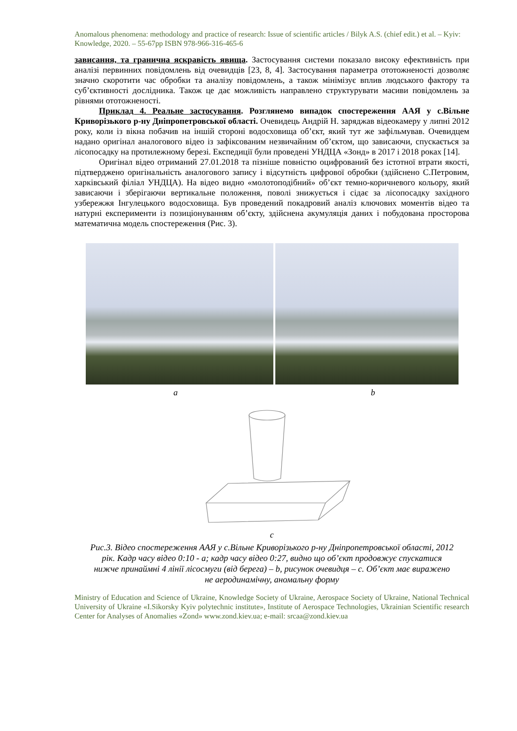Anomalous phenomena: methodology and practice of research: Issue of scientific articles / Bilyk A.S. (chief edit.) et al. – Kyiv: Knowledge, 2020. – 55-67pp ISBN 978-966-316-465-6
зависання, та гранична яскравість явища. Застосування системи показало високу ефективність при аналізі первинних повідомлень від очевидців [23, 8, 4]. Застосування параметра ототожненості дозволяє значно скоротити час обробки та аналізу повідомлень, а також мінімізує вплив людського фактору та суб’єктивності дослідника. Також це дає можливість направлено структурувати масиви повідомлень за рівнями ототожненості.
Приклад 4. Реальне застосування. Розглянемо випадок спостереження ААЯ у с.Вільне Криворізького р-ну Дніпропетровської області. Очевидець Андрій Н. заряджав відеокамеру у липні 2012 року, коли із вікна побачив на іншій стороні водосховища об’єкт, який тут же зафільмував. Очевидцем надано оригінал аналогового відео із зафіксованим незвичайним об’єктом, що зависаючи, спускається за лісопосадку на протилежному березі. Експедиції були проведені УНДЦА «Зонд» в 2017 і 2018 роках [14].
Оригінал відео отриманий 27.01.2018 та пізніше повністю оцифрований без істотної втрати якості, підтверджено оригінальність аналогового запису і відсутність цифрової обробки (здійснено С.Петровим, харківський філіал УНДЦА). На відео видно «молотоподібний» об’єкт темно-коричневого кольору, який зависаючи і зберігаючи вертикальне положення, поволі знижується і сідає за лісопосадку західного узбережжя Інгулецького водосховища. Був проведений покадровий аналіз ключових моментів відео та натурні експерименти із позиціонуванням об’єкту, здійснена акумуляція даних і побудована просторова математична модель спостереження (Рис. 3).
a b
c
Рис.3. Відео спостереження ААЯ у с.Вільне Криворізького р-ну Дніпропетровської області, 2012 рік. Кадр часу відео 0:10 - a; кадр часу відео 0:27, видно що об’єкт продовжує спускатися нижче принаймні 4 лінії лісосмуги (від берега) – b, рисунок очевидця – c. Об’єкт має виражено не аеродинамічну, аномальну форму
Ministry of Education and Science of Ukraine, Knowledge Society of Ukraine, Aerospace Society of Ukraine, National Technical University of Ukraine «I.Sikorsky Kyiv polytechnic institute», Institute of Aerospace Technologies, Ukrainian Scientific research Center for Analyses of Anomalies «Zond» www.zond.kiev.ua; e-mail: srcaa@zond.kiev.ua